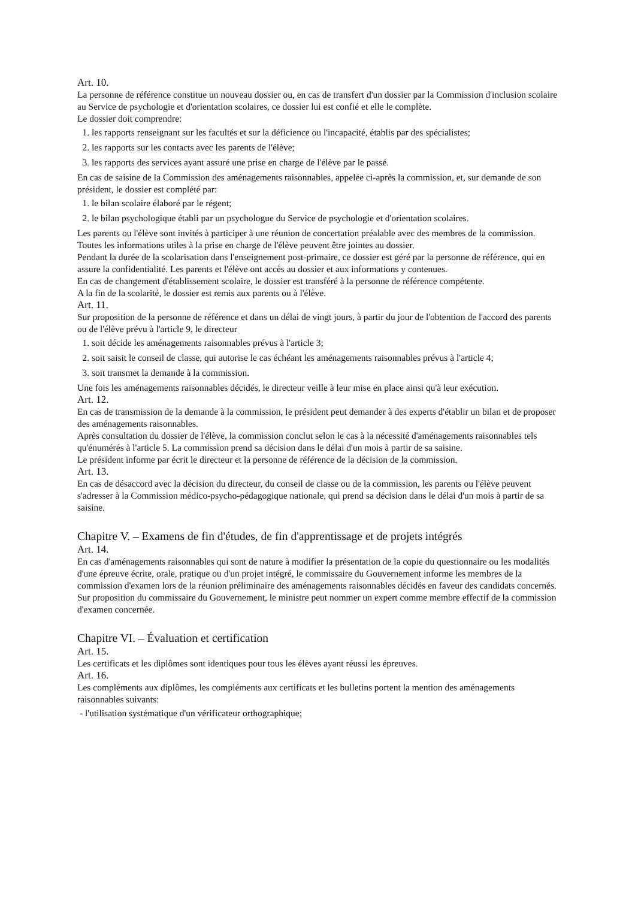Art. 10.
La personne de référence constitue un nouveau dossier ou, en cas de transfert d'un dossier par la Commission d'inclusion scolaire au Service de psychologie et d'orientation scolaires, ce dossier lui est confié et elle le complète.
Le dossier doit comprendre:
1. les rapports renseignant sur les facultés et sur la déficience ou l'incapacité, établis par des spécialistes;
2. les rapports sur les contacts avec les parents de l'élève;
3. les rapports des services ayant assuré une prise en charge de l'élève par le passé.
En cas de saisine de la Commission des aménagements raisonnables, appelée ci-après la commission, et, sur demande de son président, le dossier est complété par:
1. le bilan scolaire élaboré par le régent;
2. le bilan psychologique établi par un psychologue du Service de psychologie et d'orientation scolaires.
Les parents ou l'élève sont invités à participer à une réunion de concertation préalable avec des membres de la commission.
Toutes les informations utiles à la prise en charge de l'élève peuvent être jointes au dossier.
Pendant la durée de la scolarisation dans l'enseignement post-primaire, ce dossier est géré par la personne de référence, qui en assure la confidentialité. Les parents et l'élève ont accès au dossier et aux informations y contenues.
En cas de changement d'établissement scolaire, le dossier est transféré à la personne de référence compétente.
A la fin de la scolarité, le dossier est remis aux parents ou à l'élève.
Art. 11.
Sur proposition de la personne de référence et dans un délai de vingt jours, à partir du jour de l'obtention de l'accord des parents ou de l'élève prévu à l'article 9, le directeur
1. soit décide les aménagements raisonnables prévus à l'article 3;
2. soit saisit le conseil de classe, qui autorise le cas échéant les aménagements raisonnables prévus à l'article 4;
3. soit transmet la demande à la commission.
Une fois les aménagements raisonnables décidés, le directeur veille à leur mise en place ainsi qu'à leur exécution.
Art. 12.
En cas de transmission de la demande à la commission, le président peut demander à des experts d'établir un bilan et de proposer des aménagements raisonnables.
Après consultation du dossier de l'élève, la commission conclut selon le cas à la nécessité d'aménagements raisonnables tels qu'énumérés à l'article 5. La commission prend sa décision dans le délai d'un mois à partir de sa saisine.
Le président informe par écrit le directeur et la personne de référence de la décision de la commission.
Art. 13.
En cas de désaccord avec la décision du directeur, du conseil de classe ou de la commission, les parents ou l'élève peuvent s'adresser à la Commission médico-psycho-pédagogique nationale, qui prend sa décision dans le délai d'un mois à partir de sa saisine.
Chapitre V. – Examens de fin d'études, de fin d'apprentissage et de projets intégrés
Art. 14.
En cas d'aménagements raisonnables qui sont de nature à modifier la présentation de la copie du questionnaire ou les modalités d'une épreuve écrite, orale, pratique ou d'un projet intégré, le commissaire du Gouvernement informe les membres de la commission d'examen lors de la réunion préliminaire des aménagements raisonnables décidés en faveur des candidats concernés.
Sur proposition du commissaire du Gouvernement, le ministre peut nommer un expert comme membre effectif de la commission d'examen concernée.
Chapitre VI. – Évaluation et certification
Art. 15.
Les certificats et les diplômes sont identiques pour tous les élèves ayant réussi les épreuves.
Art. 16.
Les compléments aux diplômes, les compléments aux certificats et les bulletins portent la mention des aménagements raisonnables suivants:
- l'utilisation systématique d'un vérificateur orthographique;